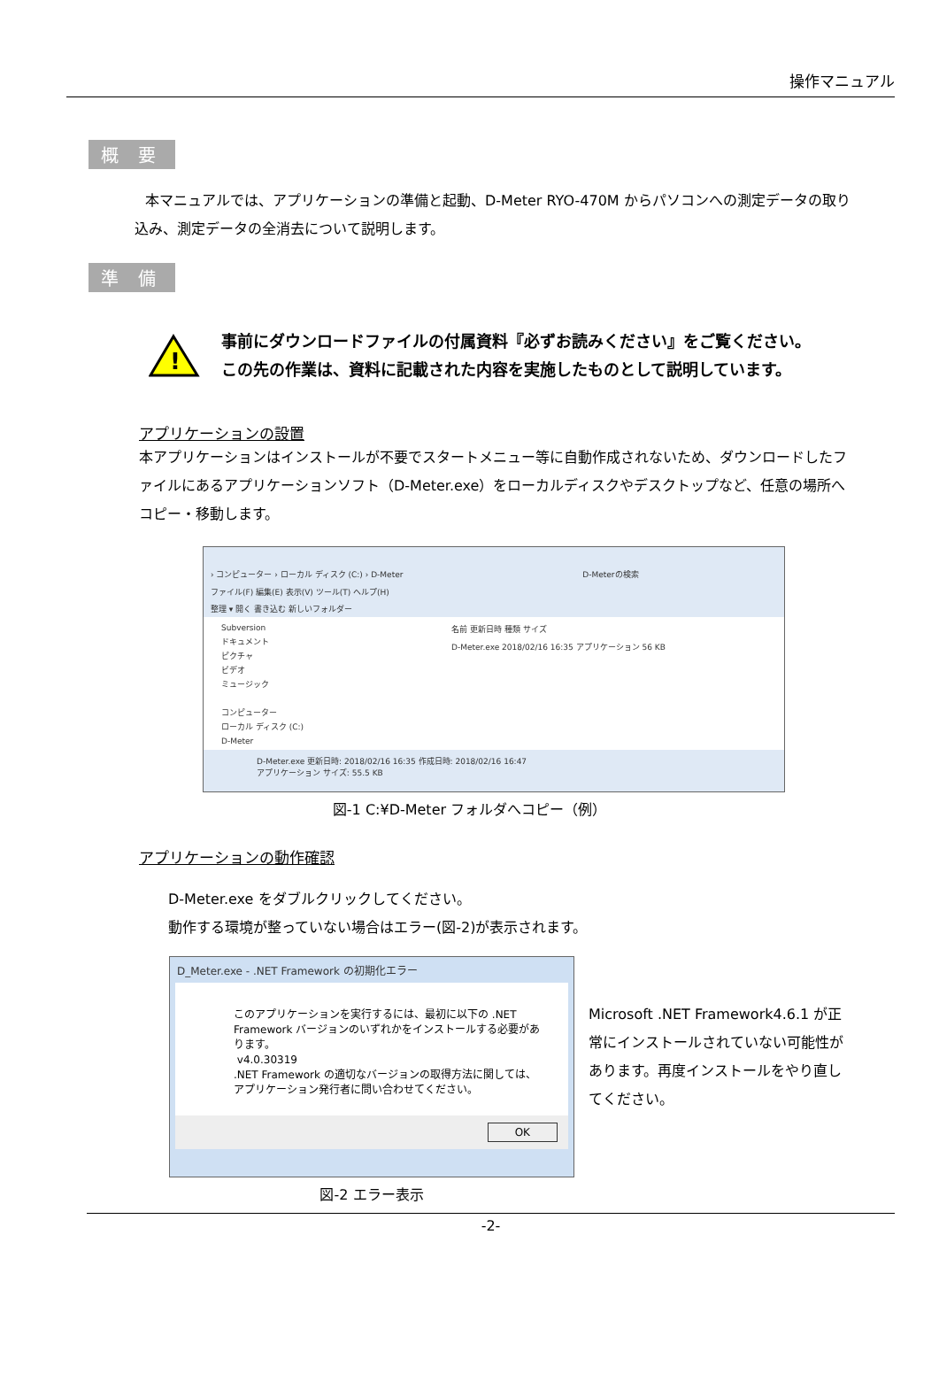操作マニュアル
概 要
本マニュアルでは、アプリケーションの準備と起動、D-Meter RYO-470M からパソコンへの測定データの取り込み、測定データの全消去について説明します。
準 備
!
事前にダウンロードファイルの付属資料『必ずお読みください』をご覧ください。
この先の作業は、資料に記載された内容を実施したものとして説明しています。
アプリケーションの設置
本アプリケーションはインストールが不要でスタートメニュー等に自動作成されないため、ダウンロードしたファイルにあるアプリケーションソフト（D-Meter.exe）をローカルディスクやデスクトップなど、任意の場所へコピー・移動します。
› コンピューター › ローカル ディスク (C:) › D-Meter D-Meterの検索
ファイル(F) 編集(E) 表示(V) ツール(T) ヘルプ(H)
整理 ▾ 開く 書き込む 新しいフォルダー
Subversion
ドキュメント
ピクチャ
ビデオ
ミュージック
コンピューター
ローカル ディスク (C:)
D-Meter
名前 更新日時 種類 サイズ
D-Meter.exe 2018/02/16 16:35 アプリケーション 56 KB
D-Meter.exe 更新日時: 2018/02/16 16:35 作成日時: 2018/02/16 16:47
アプリケーション サイズ: 55.5 KB
図-1 C:¥D-Meter フォルダへコピー（例）
アプリケーションの動作確認
D-Meter.exe をダブルクリックしてください。
動作する環境が整っていない場合はエラー(図-2)が表示されます。
D_Meter.exe - .NET Framework の初期化エラー
このアプリケーションを実行するには、最初に以下の .NET Framework バージョンのいずれかをインストールする必要があります。
v4.0.30319
.NET Framework の適切なバージョンの取得方法に関しては、アプリケーション発行者に問い合わせてください。
OK
図-2 エラー表示
Microsoft .NET Framework4.6.1 が正常にインストールされていない可能性があります。再度インストールをやり直してください。
-2-